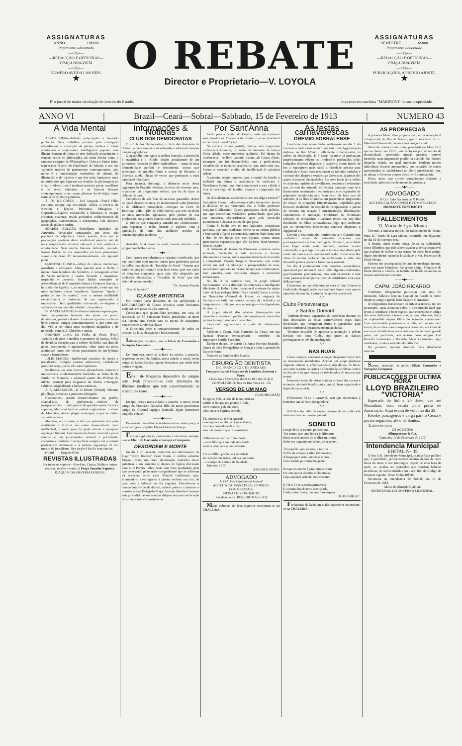ASSIGNATURAS
ANNO..................... 10$000
Pagamento adeantado
—»):(«—
—REDACÇÃO E OFFICINAS—
PRAÇA BOA-VISTA
—»):(«—
NUMERO AVULSO 200 RÉIS.
★
O REBATE
Director e Proprietario—V. LOYOLA
ASSIGNATURAS
SEMESTRE................ 6$000
Pagamento adeantado
—»):(«—
—REDACÇÃO E OFFICINAS—
PRAÇA BOA-VISTA
—»):(«—
PUBLICAÇÕES, A PREVIO AJUSTE.
★
E' o jornal de maior circulação do interior do Estado. Impresso em machina "MARINONI" de sua propriedade.
ANNO VI | Brazil—Ceará—Sobral—Sabbado, 15 de Fevereiro de 1913 | NUMERO 43
A Vida Mental
V
ALVES LIMA—Talento polymorpho e laureado publicista. Seus trabalhos primam pela concepção elevadissima e correcção da phrase, belleza e fórma admiraveis e sumptuosas. Intelligencia pujante, esse illustre homem de letras se tem dedicado actualmente a estudos sérios de philosophia, tal como Rocha Lima, o saudoso escriptor de Philosophia e Critica e Farias Brito, o pensador illustre do Finalidade do Mundo, e um dos «grandes mestres do pensamento contemporaneo, cujo nome é a concentração verdadeira do talento, da illustração e do caracter e um dos mais luminosos entre os rarissimos que figuram em estudos de philosophia no Brazil.» Alves Lima é tambem mavioso poeta, excellente e de senso esthetico, e na historia literaria contemporanea, o seu nome glorioso ha-de fulgir como estrella de primeira grandeza.
A. TH. DA COSTA — D'A Jangada. (Fort.) Velho escriptor sempre em actividade. Adóra a sciencia de Newton e Kepler, Ptolomeu, Pithagoras e Copernico...Espirito esclarecido e laborioso, o insigne chronista cearense, revela profundos conhecimentos de geographia, mathematicas, e astronomia. Um distincto artista da palavra emfim.
SOARES BULCÃO—Scintillante burilador do Paremias. Versejador consagrado, por certo, não precisará de adjectivos. Basta, apenas, dizer que as producções poeticas deste intellectual patricio, são de uma simplicidade artistica adoravel e têm melodia e emotividade. Sem escola literaria definida, contudo, Soares Bulcão se nos assemelha um bom parnasiano, suave e delicioso. E', incontestavelmente, um reputado poeta.
QUINTINO CUNHA—Môço de cultura intellectual, jornalista e advogado. Alma nascida para o Bello, o maravilhoso lapidario do Solimões, é consagrado artista do Verso moderno e orador fecundo e imaginoso, inspirado e correcto. Suas lindas estrophes se assemelham as de Guimarães Passos e Fontoura Xavier, o burilador do Opalas; e, ao nosso entender, é este um dos mais sublimes poetas brazileiros. Quintino "lapida a pedra de luz do sonêto," com a mesma habilidade extraordinaria e rarissima de um aprimorado e impeccavel. Tem qualidades tribunicias, e—diga-se a verdade,—é um tantinho rebelde...em politica.
D. MARIA SAMPAIO—Poetisa bastante esperançosa. Suas composições literarias são ainda um pouco defeituosas, permitta dizel-o. Continúe a produzir e lêr os bons autores, antigos contemporaneos; e, por certo, um dia, virá a ser ainda uma escriptora magnifica e de nomeada, com D. F. Clotildes e outras.
ADONIAS LIMA—Da Folha do Povo. (Fort.) Jornalista de peso e medida e promotor de justiça. Môço de decidida vocação para o cultivo do Bello, sua alma de poeta, sentimental e apaixonada, vibra tanto na prosa admiravel, como nos versos parnasianos de um lyrismo suave e harmonioso.
JULIO MACIEL—Intellectual cearense, de merito e trabalhador. Compõe sonetos admiraveis, verdadeiras joias literarias, que só elle sabe lapidal-as.
Pantheista—os seus correctos alexandrinos, sonoros e impeccaveis, cuidadosamente burilados ao feitio do de Emilio de Menezes, o adoravel cantor dos Poêmas da Morte, primam pela elegancia da fórma, concepção sublime, originalidade e belleza artisticas.
A. A. MARROCOS—D' O Rebate (Sobral). Vibrante philólogo, jornalista e provecto advogado.
Chamam-n'o, assim: Doutor-matuto; eu, porém, chamal-o-ia, de preferencia:—«Mestre de jurisprudencia»... Intelligencia de grandes surtos, lúcida e superior, Marrocos bem se poderá cognominar: o «Luiz de Miranda», destas plagas sertanejas, a que se exilou voluntariamente.
Modesto, em excesso, é elle um polemista dos mais abalisados e illustres em nosso desenvolvido meio intellectual, e onde gosa de geral estima e invejavel reputação literaria. Em materia de direito criminal e praxe forense é um jurisconsulto notavel e proficiente, criterioso e modesto. Traceja bons artigos com a mesma proficiencia admiravel e a mesma segurança de um mestre do jornalismo. Seu estylo é facil e sem atavios.
(Cont) Targino Filho.
REVISTAS ILLUSTRADAS
Por todos os vapores—Fon-Fon, Careta, Malho e outras revistas, recebe e vende, á Praça Senador Figueira
JOAQUIM DA SILVEIRA BORGES.
Informações & Noticias
CLUB DOS DEMOCRATAS
O «Club dos Democratas», o fóco das diversões de Sobral, já reencetou as suas animadas e adoraveis sessões cinematographicas.
O apparelho tem agora a melhor funcção, a projecção é magnifica e o «Club» dispõe actualmente de um primoroso deposito de films esplendidas; —umas de uma dramaticidade perfeita e sentimental, outras que relembram os grandes feitos e scenas da Historia, e diversas, ainda, cheias de verve, que produzem a mais agradavel hilaridade.
Para amanhã, domingo, o distincto socio dessa aggremiação Piragibe Mendes, director do corrente mez, organisou um programma selecto, que ha de fazer as delicias da casa.
Compõe-se de seis fitas de successo garantido, dentre as quaes destaca-se uma, de incontestavel valor historico e de edificante moralidade—«Intrigas na Corte de Henrique VIII»—film de 1800 metros, que tem recebido os mais merecidos applausos, pelo primor de sua producção, nos grandes centros onde tem sido exhibida.
O publico que compareça amanhã aos «Democratas» para espancar o tedio, instruir o espirito, com a apreciação de uma das melhores sessões da cinematographia moderna.
*<sub>*</sub>*
Amanhã, ás 4 horas da tarde, haverá matinée com programma bello e novo.
——•◆•——
Com prazer reproduzimos o seguinte certificado, que vae contribuir com muitos outros para podermos provar as bellas qualidades da "Emulsão de Scott" "Attesto que tenho empregado sempre com bom exito, quer em casos de fraqueza congenita, quer seja ella adquirida por molestias discrasicas, a "Emulsão de Scott" que não deixo de recommendar.
"Dr. Ernesto Paixão
"Rio de Janeiro."
CLASSE ARTISTICA
Por motivo justo deixamos de dar publicidade a DECLARAÇÃO da Classe Artistica como haviamos noticiado em nossa edição anterior.
Consta-nos que quinta-feira proxima, em casa de residencia do Sr. Salustiano Freire, presidente, ao meio dia, haverá uma sessão para se tractar de assumptos concernentes a referida classe.
A Directoria pede o comparecimento de todos os artistas, ao local designado a hora marcada.
Inflamações do utero, usar o Elixir de Carnaúba e Sucupira Composto.
——•◆•——
De Fortaleza, onde se achava ha mezes, a passeio, regressou ao seio da familia, nesta cidade, o nosso joven amigo sr. Izaias Caldas, aquem desejamos que tenha feito optima viagem.
Elixir de Nogueira depurativo do sangue sem rival; provando-se com attestados de illustres medicos que tem experimentado as suas curas reaes.
——•◆•——
Do Ipú, esteve nesta cidade, a passeio, o nosso joven amigo Sr. Francisco Quixadá, filho do nosso prestimoso amigo Sr. Coronel Aprigio Quixadá, digno Intendente daquella cidade.
——•◆•——
Da mesma procedencia tambem esteve nesta praça, o nosso amigo sr. capitão Manoel Assis de Araujo.
Feridas syphiliticas, cancerosas e chronicas, antigas, usar o Elixir de Carnaúba e Sucupira Composto.
DESORDEM E MORTE
No dia 1 do corrente, conforme nos informaram, no logar "Pedra Branca," d'este Termo, o celebre valentão Miguel Costa, um tanto alcoolisado, entendeu dever patentear a sua valentia e, depois de ligeira discussão com Luiz Pereira, vibra neste uma forte punhalada, pelo que perseguido pelos mais companheiros que se achavam na occasião, entre estes Manoel Guilherme, que, intimando-o a entregar-se á prisão, recebeu um tiro, do qual veio a fallecer no dia seguinte. Procedeu-se o competente côrpo de delicto, achase prêso o criminoso e o nosso activo Delegado Major Antonio Mendes Carneiro tem procedido ás necessarias diligencias para verificação do crime e suas circumstancias.
Por Sant'Anna
Partio para a capital do Estado, onde vai continuar seus estudos na Academia de direito, o joven (bacharel em lettras) J. Israel Cysne.
Na vespera de sua partida, realizou elle importante conferencia litteraria, no salão do Gabinete de leitura d'esta cidade, neste numeroso auditorio. Foi thema da conferencia—«o livro cahindo n'alma...de Castro Alves, assumpto que foi desenvolvido com a proficiencia reconhecida no talentoso academico, que, mais uma vez, firmou o merecido credito de intellectual de primeira ordem.
A passeio, seguio tambem para a capital do Estado o bacharel em lettras e academico de medicina J. Nicodemos Cysne, que ainda regressará a esta cidade a fruir o conchego da familia, durante a temporada das ferias.
Os dois distinctos academicos com seu digno irmão P.<sup>e</sup> Arimathéa Cysne, todos reconhecidos talentosos, fazem as delicias de seu venerando Pai, o velho professor Joaquim Guilhermino Cysne, prestigioso chefe politico, que aqui exerce um verdadeiro patriarchado, quer pela sua numerosa descendencia, quer pela merecida ascendencia e elevada estima de que gosa.
Como S. Paulo teve os tres Andrades, conspicuos patriotas, que tanto souberam elevar-se na estima publica e bem servir á Patria estremecida, tambem Sant'Anna tem a dita de ser berço dos tres Cysnes, outras tantas promissoras esperanças que são da terra Sant'Annense. Deus o inspire.
O Gabinete de leitura Sant'Annense continúa muito animado, mantendo a aula nocturna e diurna, ultimamente creadas, sob a superintendencia do devotado e competente Vigario Joaquim Severiano, que tendo vivido em prol da educação e prosperidades de seus, parochianos, que são ao mesmo tempo seus conterraneos, seus parentes, seus dedicados amigos, e acerrimos admiradores.
No dia 2 do corrente mez, "o grupo infantil Sant'annense" sob a direcção da criteriosa e intelligente dilectante D. Esther Leite, respeitavel consorte do major Leite de Luz (telegraphista d'esta cidade) levou á scena, no Theatrinho «Manoel da Frota»: «a vingança de Paulina,» «o baile das flores,» «o anjo da caridade,» «a camponeza e o fidalgo» «e o monologo»—Se dependesse de mim...»
O grupo infantil dão relativo desempenho aos respectivos papeis e o publico não regateou as merecidas palmas ás improvisadas artistasinhas.
Funcciona regularmente a junta de alistamento eleitoral:
Falleceu o Capm. João Carneiro da Costa, em sua fazenda—«Pistola»—septuagenario, membro da importante familia Carneiro.
Tambem deixou de existir D. Anna Ferreira Brandão, (viuva de João Evangelista de Souza) e João Laurindo do Espirito Santo.
Pezames ás familias dos finados.
CIRURGIÃO DENTISTA
DR. FRANCISCO J. DE ANDRADE
Com pratica dos Hospitaes de Londres, Escossia e Paris.
Consultas e Operações das 8 ás 10 e das 12 ás 4.
CONSULTORIO: Rua da Boa Vista 22—52
VERSOS DE UM MAO
(A MINHA MÃE)
Se agora, Mãe, a mãe de Deus cortasse
subito, o fio que me prende á Vida,
certo veriam, pela tua face,
rolar sincera lagrima sentida.
Tú, somente tú, ó Mãe querida
—se agora a minha vida se acabasse,
ficarias chorando toda vida,
sem um consolo que te consolasse.
Soffrerias ao ver teu filho morto,
—este filho que em toda mocidade
nada te dera para o teu conforto.
Era um filho, porém, e a santidade
do coração das mães, cultiva um horto:
—o campo de cultura da Saudade.
Manáos, 1913.
AMERICO PINTO.
ADVOGADO
O Cel. José Candido do Amaral
ACCEITA CAUSAS CIVEIS, CRIMES E COMMERCIAES
MEDIANTE CONTRACTO
Residencia—S. BENEDICTO (3—12)
Malas cobertas de lona superior encontram-se na CHALEIRA.
As festas carnavalescas
GREMIO SOBRALENSE
Conforme fôra annunciado, realisou-se no dia 1 do corrente o baile carnavalesco que esta forte Aggremiação dedicou ao Rei Momo. Bellamente ornamentados os salões da Sociedade, ás 8 horas da noite já produziam impressionante effeito as irradiações produzidas pelas lampadas diversas dispostas a capricho, como fontes de luz a espargirem mais tarde a claridade precisa para evidenciar e fazer mais resaltarem as toilettes variadas e custosas das alegres e expansivas Gremistas, algumas das quaes ricamente phantasiadas. A's nove horas já os salões se achavam repletos de cavalheiros, senhoras e senhoritas que, ao som do animado Ze-Pereira, casavam num só e harmonioso sentimento o enthusiasmo e as expansões de palpitante satisfacção pelo bom exito da festa que de antemão já se lhes afigurava em perpectivas afogueadas do desejo do triumpho. Effectivamente, impellidos pela louvavel rivalidade no sentido de conquistarem a palma da victoria em relação á ornamentação, illuminação, concurrencia e animação, envidaram os Gremistas esforços de verdadeiros e valentes rivaes nos tres dias destinados ás folias carnavalescas, logo que souberam que os invenciveis Democratas estavam dispostos a supplantal-os.
Devido a esse estimulo, tranformou-se o Gremio num verdadeiro centro de animadas diversões que prolongaram-se até alta madrugada. No dia 3, outro baile teve logar ainda mais animado, embora menos concorrido, o que significa que o Gremio impulsado pela união dos seus socios procura sobresahir, como uma flor cheia do intimo perfume que embalsama a vida, não deixando jamais pender a haste que a sustenta.
No dia 4 promoveram uma passeata carnavalesca, apreciavel por tomarem parte nella algumas senhoritas, graciosamente phantasiadas, mas sem expressão e sem vida; passeata incompativel com os estridentes vivas que della partiam.
Dispersou, ao que sabemos, na casa do Snr. Francisco Godofredo Rangel, onde os vivadores foram com outros aguardar, dansando, a entrada da epocha quaresmal.
*<sub>*</sub>*
Clubs Perseverança
e Santos Dumont
Tambem tiveram expansões de satisfação durante os dias destinados ás folias carnavalescas estas duas Sociedades que resurgiram fortes e aguerridas, para darem combate á depauperante melancholia.
Tivemos occasião de apreciar a animação e ordem havidas nos dous Clubs, nos quaes as danças prolongaram-se até alta madrugada.
*<sub>*</sub>*
NAS RUAS
Como sempre, nenhuma attenção despertam entre nós as mascaradas ambulantes. Apenas um grupo planejou algumas criticas e, effectivamente, não deixou de haver um certo espirito na critica á Commissão de Obras contra as Seccas e na que visava as três bandas de musica que temos.
Houvesse união de vistas e maior alcance das cousas e teriamos, não três bandas, mas uma só, bem organisada e digna de ser ouvida.
*<sub>*</sub>*
Felizmente foi-se o carnaval, sem que tivessemos a lamentar um só facto desagradavel.
*<sub>*</sub>*
NOTA—Por falta de espaço deixou de ser publicada estas noticias no numero passado.
SONETO
Longe de ti, si escuto, porventura,
Teu nome, que uma bocca indifferente
Entre outros nomes de mulher murmura,
Sobe-me o pranto aos olhos, de repente...
Tal aquelle, que, misero, a tortura
Soffre de amargo exilio, tristemente,
A linguagem natal, maviosa e pura,
Ouve falada por estranha gente...
Porque teu nome é para mim o nome
De uma patria distante e idolatrada,
Cuja saudade ardente me consome:
E vel-o é ver a eterna primavera
E a eterna luz da terra abençoada,
Onde, entre flores, teu amor me espera.
OLAVO BILAC.
Fechaduras de latão em malas superiores encontram-se na CHALEIRA.
AS PROPHECIAS
A pitoniza Mme. Zize prognosticou, em a redacção d' o Imparcial, do Rio de Janeiro, que o successor do Sr. Marechal Hermes da Fonseca será moço e civil.
Além de outras coisas mais, prognosticou Mme Zize que se darão, em 1913, uma asphyxia por accumulo de electricidade, perecendo muitas pessôas; terrivel incendio, num importante predio da avenida Rio Branco daquella cidade, no qual morrerão, tambem muitos individuos; levante monarchico, por occasião de serem apresentadas as candidaturas no pleito presidencial: que, ao deixar o Governo o novo eleito, virá a monarchia.
Disse, mais, que crimes sensacionaes abalarão a sociedade, afóra outros de menos importancia.
——•◆•——
ADVOGADO
O Cel. João Barbosa de P. Pessôa
ACCEITA CAUSAS CIVEIS E COMMERCIAES
MEDIANTE CONTRACTO
FALLECIMENTOS
D. Maria de Lyra Mouta
Tivemos a infausta noticia do fallecimento da Exma. Snra. D.<sup>a</sup> Maria de Lyra Mouta, occorrido, em Ibyapina, no dia 10 do corrente mez.
A finada, ainda muito moça, deixa na orphandade cinco filhinhos, que não sabem avaliar a perda irreparavel que acabam de soffrer; e era esposa do nosso bom amigo, digno Intendente naquella localidade o Snr. Francisco de Paula Mouta.
Morreu em consequencia de uma hemorrhagia interna, após um parto laborioso. Ao nosso amigo Francisco de Paula Mouta e a todos da familia da finada enviamos os nossos sentimentos sinceros.
——•◆•——
CAPM. JOÃO RICARDO
Conforme telegramma particular que nos foi mostrado, falleceu hoje na Capital do Estado o nosso distincto amigo capitão João Ricardo Guimarães.
O telegramma transmissor da infausta noticia, no seu laconismo, nada adiantou sobre o incommodo fatal que levou á sepultura o bom esposo, pae extremoso e amigo dos mais dedicados e leaes; mas, ao que sabemos, deixa na orphandade alguns filhos do segundo matrimonio. Com sinceridade prantearmos a falta, em nosso meio social, de um dos mais conspicuos cearenses, e a todos de sua exma. familia levamos a nota sentida do nosso grande pesar, em particular, aos nossos bons amigos José Ricardo Guimarães e Ricardo Alves Guimarães, aqui residentes, irmão e sobrinho do fallecido.
No proximo numero daremos mais detalhadas noticias.
Sarnas, manchas da pelle,—Elixir Carnaúba e Sucupira Composto.
PUBLICAÇÕES DE ULTIMA HORA
LLOYD BRAZILEIRO
"VICTORIA"
Esperado do Sul a 20 deste, vae até Maranhão, com escala pelo porto de Amarração. Aqui estará de volta no dia 28.
Recebe passageiros e carga para o Ceará e portos seguintes, até o de Santos.
Tracta-se com
OS AGENTES:
Albuquerque & Cia.
Camocim, 14 de Fevereiro de 1912.
Intendencia Municipal
EDITAL N· 35
O Snr. Cel. Intendente Municipal, manda fazer publico que, é prohibido, permanecerem abertos depois de nove horas da noite, e nos Domingos, depois de uma hora da tarde, as vendas ou quitandas que vendam bebidas alcoolicas, de conformidade com o art. 100, do Codigo de Posturas vigente. Pena: Multa 30$000.
Secretaria da Intendencia de Sobral, em 15 de Fevereiro de 1913.
Mario de Almeida Cialdini.
SECRETARIO DO GOVERNO MUNICIPAL.